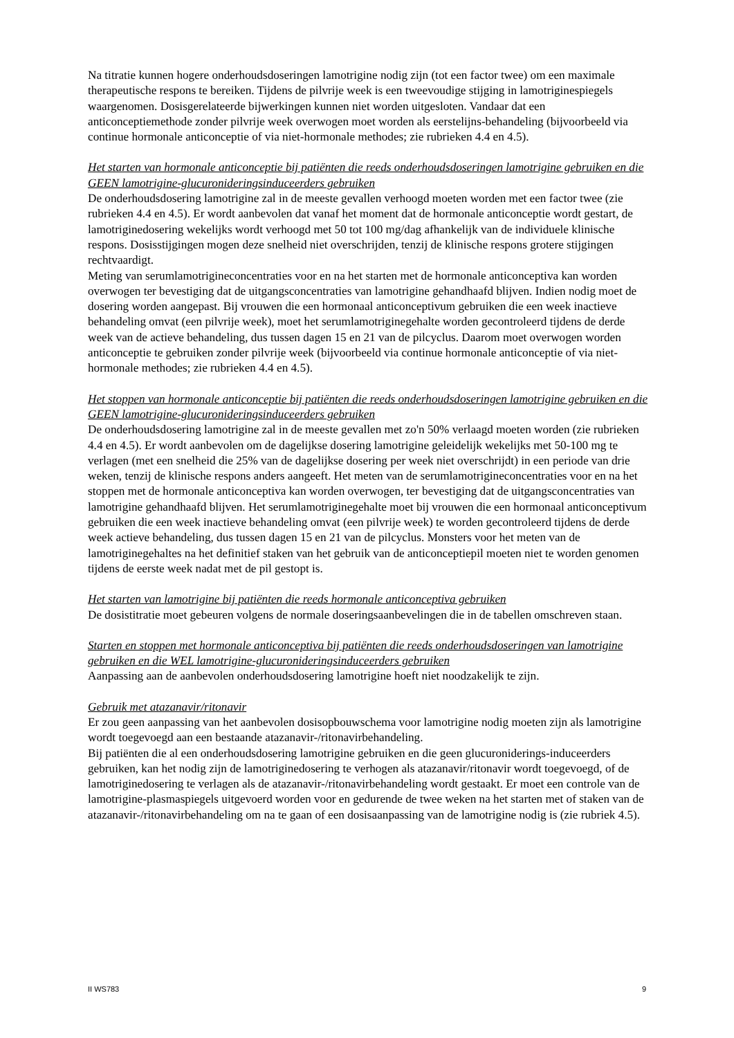Na titratie kunnen hogere onderhoudsdoseringen lamotrigine nodig zijn (tot een factor twee) om een maximale therapeutische respons te bereiken. Tijdens de pilvrije week is een tweevoudige stijging in lamotriginespiegels waargenomen. Dosisgerelateerde bijwerkingen kunnen niet worden uitgesloten. Vandaar dat een anticonceptiemethode zonder pilvrije week overwogen moet worden als eerstelijns-behandeling (bijvoorbeeld via continue hormonale anticonceptie of via niet-hormonale methodes; zie rubrieken 4.4 en 4.5).
Het starten van hormonale anticonceptie bij patiënten die reeds onderhoudsdoseringen lamotrigine gebruiken en die GEEN lamotrigine-glucuronideringsinduceerders gebruiken
De onderhoudsdosering lamotrigine zal in de meeste gevallen verhoogd moeten worden met een factor twee (zie rubrieken 4.4 en 4.5). Er wordt aanbevolen dat vanaf het moment dat de hormonale anticonceptie wordt gestart, de lamotriginedosering wekelijks wordt verhoogd met 50 tot 100 mg/dag afhankelijk van de individuele klinische respons. Dosisstijgingen mogen deze snelheid niet overschrijden, tenzij de klinische respons grotere stijgingen rechtvaardigt.
Meting van serumlamotrigineconcentraties voor en na het starten met de hormonale anticonceptiva kan worden overwogen ter bevestiging dat de uitgangsconcentraties van lamotrigine gehandhaafd blijven. Indien nodig moet de dosering worden aangepast. Bij vrouwen die een hormonaal anticonceptivum gebruiken die een week inactieve behandeling omvat (een pilvrije week), moet het serumlamotriginegehalte worden gecontroleerd tijdens de derde week van de actieve behandeling, dus tussen dagen 15 en 21 van de pilcyclus. Daarom moet overwogen worden anticonceptie te gebruiken zonder pilvrije week (bijvoorbeeld via continue hormonale anticonceptie of via niet-hormonale methodes; zie rubrieken 4.4 en 4.5).
Het stoppen van hormonale anticonceptie bij patiënten die reeds onderhoudsdoseringen lamotrigine gebruiken en die GEEN lamotrigine-glucuronideringsinduceerders gebruiken
De onderhoudsdosering lamotrigine zal in de meeste gevallen met zo'n 50% verlaagd moeten worden (zie rubrieken 4.4 en 4.5). Er wordt aanbevolen om de dagelijkse dosering lamotrigine geleidelijk wekelijks met 50-100 mg te verlagen (met een snelheid die 25% van de dagelijkse dosering per week niet overschrijdt) in een periode van drie weken, tenzij de klinische respons anders aangeeft. Het meten van de serumlamotrigineconcentraties voor en na het stoppen met de hormonale anticonceptiva kan worden overwogen, ter bevestiging dat de uitgangsconcentraties van lamotrigine gehandhaafd blijven. Het serumlamotriginegehalte moet bij vrouwen die een hormonaal anticonceptivum gebruiken die een week inactieve behandeling omvat (een pilvrije week) te worden gecontroleerd tijdens de derde week actieve behandeling, dus tussen dagen 15 en 21 van de pilcyclus. Monsters voor het meten van de lamotriginegehaltes na het definitief staken van het gebruik van de anticonceptiepil moeten niet te worden genomen tijdens de eerste week nadat met de pil gestopt is.
Het starten van lamotrigine bij patiënten die reeds hormonale anticonceptiva gebruiken
De dosistitratie moet gebeuren volgens de normale doseringsaanbevelingen die in de tabellen omschreven staan.
Starten en stoppen met hormonale anticonceptiva bij patiënten die reeds onderhoudsdoseringen van lamotrigine gebruiken en die WEL lamotrigine-glucuronideringsinduceerders gebruiken
Aanpassing aan de aanbevolen onderhoudsdosering lamotrigine hoeft niet noodzakelijk te zijn.
Gebruik met atazanavir/ritonavir
Er zou geen aanpassing van het aanbevolen dosisopbouwschema voor lamotrigine nodig moeten zijn als lamotrigine wordt toegevoegd aan een bestaande atazanavir-/ritonavirbehandeling.
Bij patiënten die al een onderhoudsdosering lamotrigine gebruiken en die geen glucuronide­rings-inducee­rders gebruiken, kan het nodig zijn de lamotriginedosering te verhogen als atazanavir/ritonavir wordt toegevoegd, of de lamotriginedosering te verlagen als de atazanavir-/ritonavirbehandeling wordt gestaakt. Er moet een controle van de lamotrigine-plasmaspiegels uitgevoerd worden voor en gedurende de twee weken na het starten met of staken van de atazanavir-/ritonavirbehandeling om na te gaan of een dosisaanpassing van de lamotrigine nodig is (zie rubriek 4.5).
II WS783 9